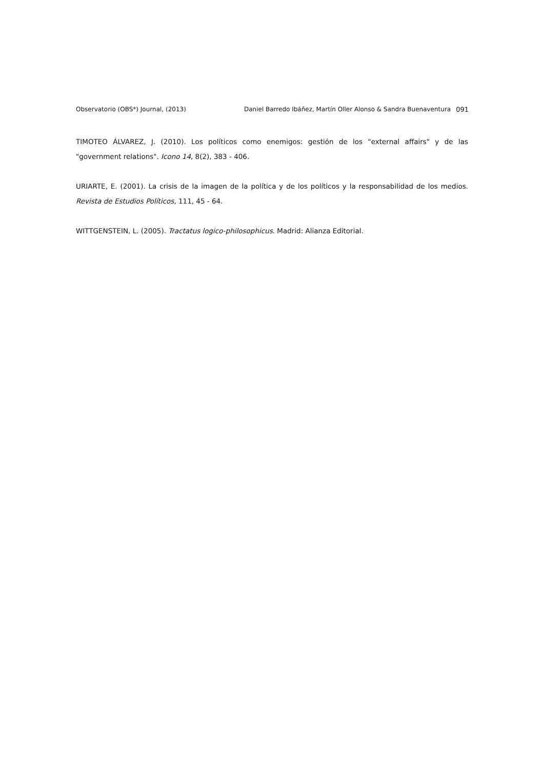Observatorio (OBS*) Journal, (2013) Daniel Barredo Ibáñez, Martín Oller Alonso & Sandra Buenaventura 091
TIMOTEO ÁLVAREZ, J. (2010). Los políticos como enemigos: gestión de los "external affairs" y de las "government relations". Icono 14, 8(2), 383 - 406.
URIARTE, E. (2001). La crisis de la imagen de la política y de los políticos y la responsabilidad de los medios. Revista de Estudios Políticos, 111, 45 - 64.
WITTGENSTEIN, L. (2005). Tractatus logico-philosophicus. Madrid: Alianza Editorial.